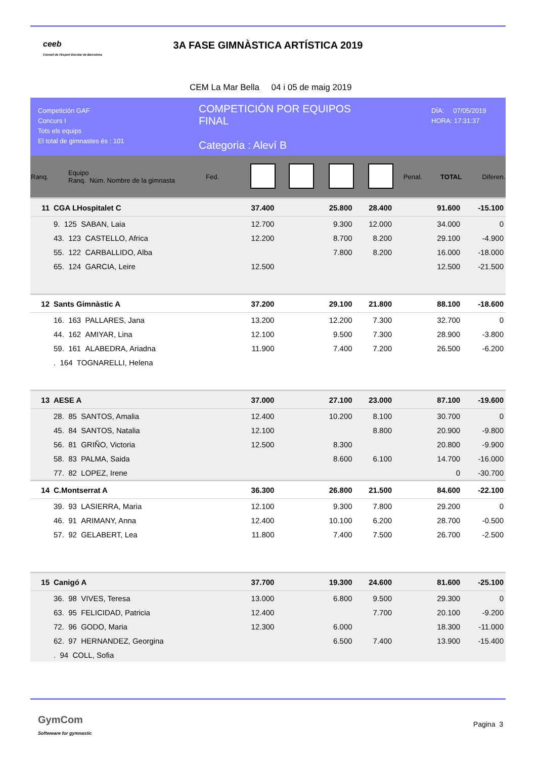ceeb
Consell de l'Esport Escolar de Barcelona
3A FASE GIMNÀSTICA ARTÍSTICA 2019
CEM La Mar Bella 04 i 05 de maig 2019
Competición GAF
Concurs I
Tots els equips
El total de gimnastes és : 101
COMPETICIÓN POR EQUIPOS
FINAL
Categoria : Aleví B
DÍA: 07/05/2019
HORA: 17:31:37
| Ranq. | | Equipo Ranq. Núm. Nombre de la gimnasta | Fed. | | | | | Penal. | TOTAL | Diferen. |
| --- | --- | --- | --- | --- | --- | --- | --- | --- | --- | --- |
| 11 | CGA LHospitalet C | | | 37.400 | | 25.800 | 28.400 | | 91.600 | -15.100 |
| | 9. 125 SABAN, Laia | | | 12.700 | | 9.300 | 12.000 | | 34.000 | 0 |
| | 43. 123 CASTELLO, Africa | | | 12.200 | | 8.700 | 8.200 | | 29.100 | -4.900 |
| | 55. 122 CARBALLIDO, Alba | | | | | 7.800 | 8.200 | | 16.000 | -18.000 |
| | 65. 124 GARCIA, Leire | | | 12.500 | | | | | 12.500 | -21.500 |
| 12 | Sants Gimnàstic A | | | 37.200 | | 29.100 | 21.800 | | 88.100 | -18.600 |
| | 16. 163 PALLARES, Jana | | | 13.200 | | 12.200 | 7.300 | | 32.700 | 0 |
| | 44. 162 AMIYAR, Lina | | | 12.100 | | 9.500 | 7.300 | | 28.900 | -3.800 |
| | 59. 161 ALABEDRA, Ariadna | | | 11.900 | | 7.400 | 7.200 | | 26.500 | -6.200 |
| | . 164 TOGNARELLI, Helena | | | | | | | | | |
| 13 | AESE A | | | 37.000 | | 27.100 | 23.000 | | 87.100 | -19.600 |
| | 28. 85 SANTOS, Amalia | | | 12.400 | | 10.200 | 8.100 | | 30.700 | 0 |
| | 45. 84 SANTOS, Natalia | | | 12.100 | | | 8.800 | | 20.900 | -9.800 |
| | 56. 81 GRIÑO, Victoria | | | 12.500 | | 8.300 | | | 20.800 | -9.900 |
| | 58. 83 PALMA, Saida | | | | | 8.600 | 6.100 | | 14.700 | -16.000 |
| | 77. 82 LOPEZ, Irene | | | | | | | | 0 | -30.700 |
| 14 | C.Montserrat A | | | 36.300 | | 26.800 | 21.500 | | 84.600 | -22.100 |
| | 39. 93 LASIERRA, Maria | | | 12.100 | | 9.300 | 7.800 | | 29.200 | 0 |
| | 46. 91 ARIMANY, Anna | | | 12.400 | | 10.100 | 6.200 | | 28.700 | -0.500 |
| | 57. 92 GELABERT, Lea | | | 11.800 | | 7.400 | 7.500 | | 26.700 | -2.500 |
| 15 | Canigó A | | | 37.700 | | 19.300 | 24.600 | | 81.600 | -25.100 |
| | 36. 98 VIVES, Teresa | | | 13.000 | | 6.800 | 9.500 | | 29.300 | 0 |
| | 63. 95 FELICIDAD, Patricia | | | 12.400 | | | 7.700 | | 20.100 | -9.200 |
| | 72. 96 GODO, Maria | | | 12.300 | | 6.000 | | | 18.300 | -11.000 |
| | 62. 97 HERNANDEZ, Georgina | | | | | 6.500 | 7.400 | | 13.900 | -15.400 |
| | . 94 COLL, Sofia | | | | | | | | | |
GymCom
Softwware for gymnastic
Pagina 3